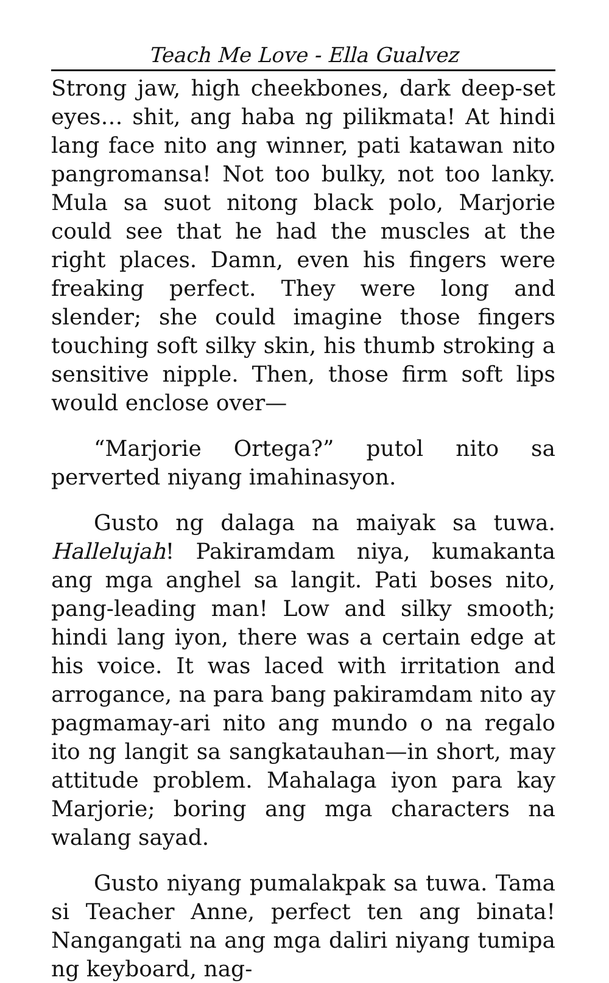Teach Me Love - Ella Gualvez
Strong jaw, high cheekbones, dark deep-set eyes… shit, ang haba ng pilikmata! At hindi lang face nito ang winner, pati katawan nito pangromansa! Not too bulky, not too lanky. Mula sa suot nitong black polo, Marjorie could see that he had the muscles at the right places. Damn, even his fingers were freaking perfect. They were long and slender; she could imagine those fingers touching soft silky skin, his thumb stroking a sensitive nipple. Then, those firm soft lips would enclose over—
“Marjorie Ortega?” putol nito sa perverted niyang imahinasyon.
Gusto ng dalaga na maiyak sa tuwa. Hallelujah! Pakiramdam niya, kumakanta ang mga anghel sa langit. Pati boses nito, pang-leading man! Low and silky smooth; hindi lang iyon, there was a certain edge at his voice. It was laced with irritation and arrogance, na para bang pakiramdam nito ay pagmamay-ari nito ang mundo o na regalo ito ng langit sa sangkatauhan—in short, may attitude problem. Mahalaga iyon para kay Marjorie; boring ang mga characters na walang sayad.
Gusto niyang pumalakpak sa tuwa. Tama si Teacher Anne, perfect ten ang binata! Nangangati na ang mga daliri niyang tumipa ng keyboard, nag-